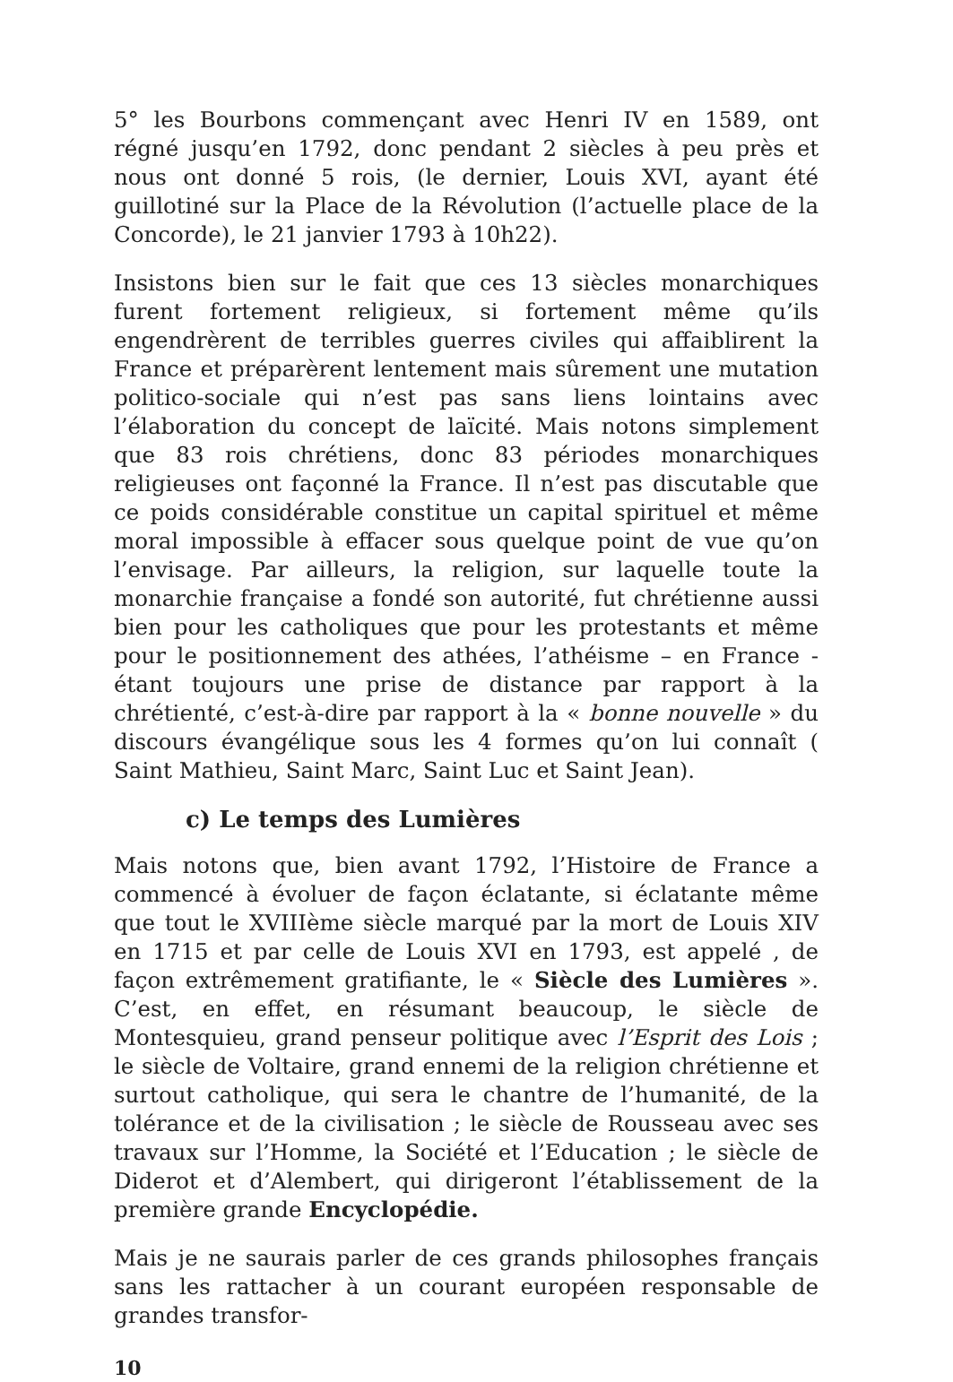5° les Bourbons commençant avec Henri IV en 1589, ont régné jusqu’en 1792, donc pendant 2 siècles à peu près et nous ont donné 5 rois, (le dernier, Louis XVI, ayant été guillotiné sur la Place de la Révolution (l’actuelle place de la Concorde), le 21 janvier 1793 à 10h22).
Insistons bien sur le fait que ces 13 siècles monarchiques furent fortement religieux, si fortement même qu’ils engendrèrent de terribles guerres civiles qui affaiblirent la France et préparèrent lentement mais sûrement une mutation politico-sociale qui n’est pas sans liens lointains avec l’élaboration du concept de laïcité. Mais notons simplement que 83 rois chrétiens, donc 83 périodes monarchiques religieuses ont façonné la France. Il n’est pas discutable que ce poids considérable constitue un capital spirituel et même moral impossible à effacer sous quelque point de vue qu’on l’envisage. Par ailleurs, la religion, sur laquelle toute la monarchie française a fondé son autorité, fut chrétienne aussi bien pour les catholiques que pour les protestants et même pour le positionnement des athées, l’athéisme – en France - étant toujours une prise de distance par rapport à la chrétienté, c’est-à-dire par rapport à la « bonne nouvelle » du discours évangélique sous les 4 formes qu’on lui connaît ( Saint Mathieu, Saint Marc, Saint Luc et Saint Jean).
c) Le temps des Lumières
Mais notons que, bien avant 1792, l’Histoire de France a commencé à évoluer de façon éclatante, si éclatante même que tout le XVIIIème siècle marqué par la mort de Louis XIV en 1715 et par celle de Louis XVI en 1793, est appelé , de façon extrêmement gratifiante, le « Siècle des Lumières ». C’est, en effet, en résumant beaucoup, le siècle de Montesquieu, grand penseur politique avec l’Esprit des Lois ; le siècle de Voltaire, grand ennemi de la religion chrétienne et surtout catholique, qui sera le chantre de l’humanité, de la tolérance et de la civilisation ; le siècle de Rousseau avec ses travaux sur l’Homme, la Société et l’Education ; le siècle de Diderot et d’Alembert, qui dirigeront l’établissement de la première grande Encyclopédie.
Mais je ne saurais parler de ces grands philosophes français sans les rattacher à un courant européen responsable de grandes transfor-
10